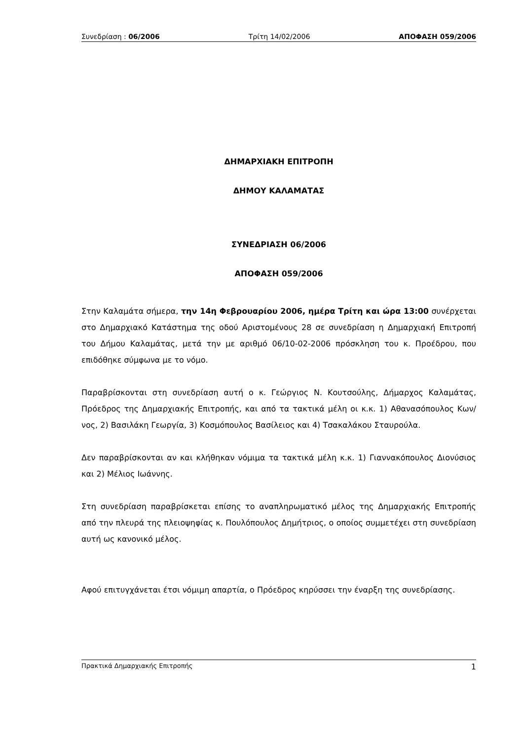Συνεδρίαση : 06/2006 Τρίτη 14/02/2006 ΑΠΟΦΑΣΗ 059/2006
ΔΗΜΑΡΧΙΑΚΗ ΕΠΙΤΡΟΠΗ
ΔΗΜΟΥ ΚΑΛΑΜΑΤΑΣ
ΣΥΝΕΔΡΙΑΣΗ 06/2006
ΑΠΟΦΑΣΗ 059/2006
Στην Καλαμάτα σήμερα, την 14η Φεβρουαρίου 2006, ημέρα Τρίτη και ώρα 13:00 συνέρχεται στο Δημαρχιακό Κατάστημα της οδού Αριστομένους 28 σε συνεδρίαση η Δημαρχιακή Επιτροπή του Δήμου Καλαμάτας, μετά την με αριθμό 06/10-02-2006 πρόσκληση του κ. Προέδρου, που επιδόθηκε σύμφωνα με το νόμο.
Παραβρίσκονται στη συνεδρίαση αυτή ο κ. Γεώργιος Ν. Κουτσούλης, Δήμαρχος Καλαμάτας, Πρόεδρος της Δημαρχιακής Επιτροπής, και από τα τακτικά μέλη οι κ.κ. 1) Αθανασόπουλος Κων/νος, 2) Βασιλάκη Γεωργία, 3) Κοσμόπουλος Βασίλειος και 4) Τσακαλάκου Σταυρούλα.
Δεν παραβρίσκονται αν και κλήθηκαν νόμιμα τα τακτικά μέλη κ.κ. 1) Γιαννακόπουλος Διονύσιος και 2) Μέλιος Ιωάννης.
Στη συνεδρίαση παραβρίσκεται επίσης το αναπληρωματικό μέλος της Δημαρχιακής Επιτροπής από την πλευρά της πλειοψηφίας κ. Πουλόπουλος Δημήτριος, ο οποίος συμμετέχει στη συνεδρίαση αυτή ως κανονικό μέλος.
Αφού επιτυγχάνεται έτσι νόμιμη απαρτία, ο Πρόεδρος κηρύσσει την έναρξη της συνεδρίασης.
Πρακτικά Δημαρχιακής Επιτροπής 1